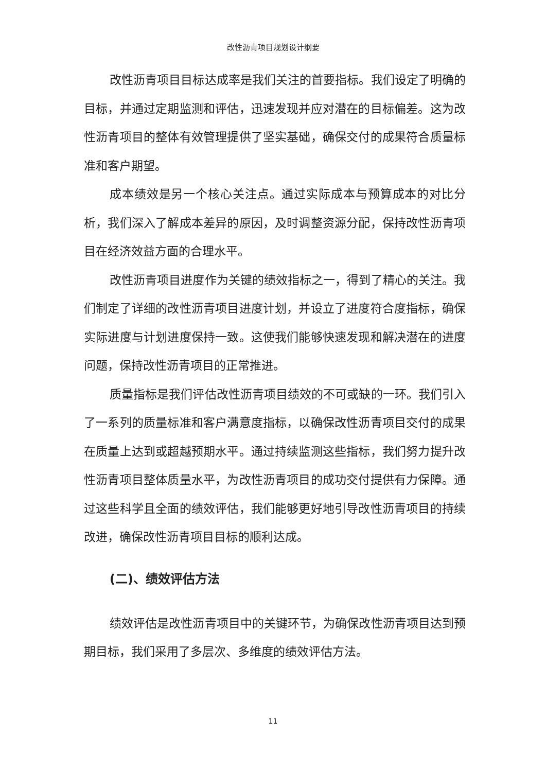改性沥青项目规划设计纲要
改性沥青项目目标达成率是我们关注的首要指标。我们设定了明确的目标，并通过定期监测和评估，迅速发现并应对潜在的目标偏差。这为改性沥青项目的整体有效管理提供了坚实基础，确保交付的成果符合质量标准和客户期望。
成本绩效是另一个核心关注点。通过实际成本与预算成本的对比分析，我们深入了解成本差异的原因，及时调整资源分配，保持改性沥青项目在经济效益方面的合理水平。
改性沥青项目进度作为关键的绩效指标之一，得到了精心的关注。我们制定了详细的改性沥青项目进度计划，并设立了进度符合度指标，确保实际进度与计划进度保持一致。这使我们能够快速发现和解决潜在的进度问题，保持改性沥青项目的正常推进。
质量指标是我们评估改性沥青项目绩效的不可或缺的一环。我们引入了一系列的质量标准和客户满意度指标，以确保改性沥青项目交付的成果在质量上达到或超越预期水平。通过持续监测这些指标，我们努力提升改性沥青项目整体质量水平，为改性沥青项目的成功交付提供有力保障。通过这些科学且全面的绩效评估，我们能够更好地引导改性沥青项目的持续改进，确保改性沥青项目目标的顺利达成。
(二)、绩效评估方法
绩效评估是改性沥青项目中的关键环节，为确保改性沥青项目达到预期目标，我们采用了多层次、多维度的绩效评估方法。
11